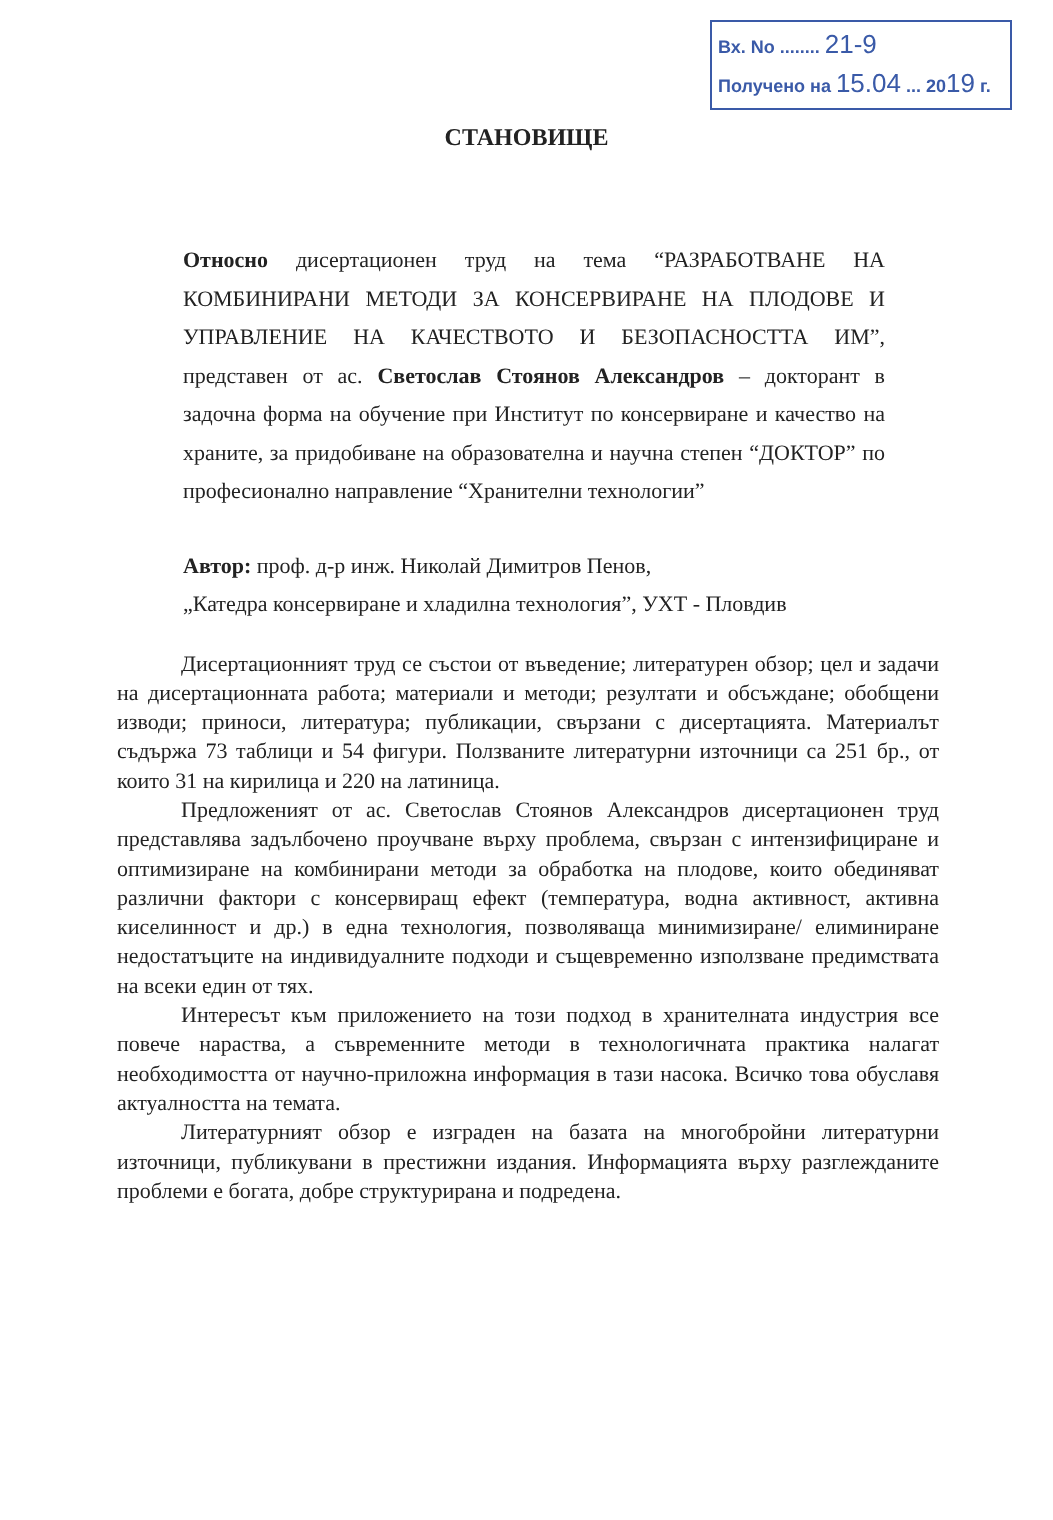Вх. No ........ 21-9
Получено на 15.04 ... 2019 г.
СТАНОВИЩЕ
Относно дисертационен труд на тема “РАЗРАБОТВАНЕ НА КОМБИНИРАНИ МЕТОДИ ЗА КОНСЕРВИРАНЕ НА ПЛОДОВЕ И УПРАВЛЕНИЕ НА КАЧЕСТВОТО И БЕЗОПАСНОСТТА ИМ”, представен от ас. Светослав Стоянов Александров – докторант в задочна форма на обучение при Институт по консервиране и качество на храните, за придобиване на образователна и научна степен “ДОКТОР” по професионално направление “Хранителни технологии”
Автор: проф. д-р инж. Николай Димитров Пенов,
„Катедра консервиране и хладилна технология”, УХТ - Пловдив
Дисертационният труд се състои от въведение; литературен обзор; цел и задачи на дисертационната работа; материали и методи; резултати и обсъждане; обобщени изводи; приноси, литература; публикации, свързани с дисертацията. Материалът съдържа 73 таблици и 54 фигури. Ползваните литературни източници са 251 бр., от които 31 на кирилица и 220 на латиница.
Предложеният от ас. Светослав Стоянов Александров дисертационен труд представлява задълбочено проучване върху проблема, свързан с интензифициране и оптимизиране на комбинирани методи за обработка на плодове, които обединяват различни фактори с консервиращ ефект (температура, водна активност, активна киселинност и др.) в една технология, позволяваща минимизиране/ елиминиране недостатъците на индивидуалните подходи и същевременно използване предимствата на всеки един от тях.
Интересът към приложението на този подход в хранителната индустрия все повече нараства, а съвременните методи в технологичната практика налагат необходимостта от научно-приложна информация в тази насока. Всичко това обуславя актуалността на темата.
Литературният обзор е изграден на базата на многобройни литературни източници, публикувани в престижни издания. Информацията върху разглежданите проблеми е богата, добре структурирана и подредена.